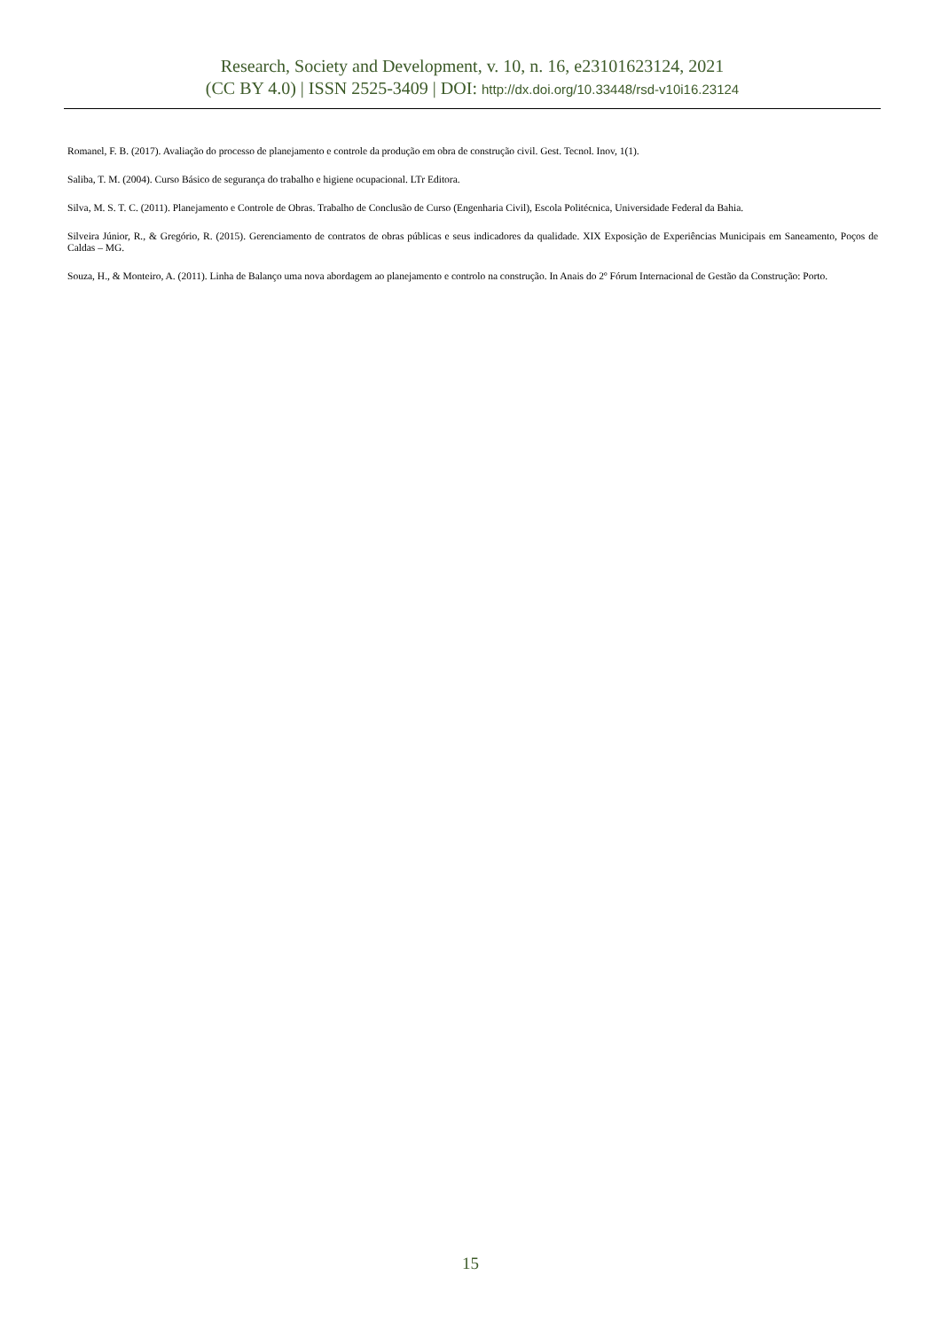Research, Society and Development, v. 10, n. 16, e23101623124, 2021
(CC BY 4.0) | ISSN 2525-3409 | DOI: http://dx.doi.org/10.33448/rsd-v10i16.23124
Romanel, F. B. (2017). Avaliação do processo de planejamento e controle da produção em obra de construção civil. Gest. Tecnol. Inov, 1(1).
Saliba, T. M. (2004). Curso Básico de segurança do trabalho e higiene ocupacional. LTr Editora.
Silva, M. S. T. C. (2011). Planejamento e Controle de Obras. Trabalho de Conclusão de Curso (Engenharia Civil), Escola Politécnica, Universidade Federal da Bahia.
Silveira Júnior, R., & Gregório, R. (2015). Gerenciamento de contratos de obras públicas e seus indicadores da qualidade. XIX Exposição de Experiências Municipais em Saneamento, Poços de Caldas – MG.
Souza, H., & Monteiro, A. (2011). Linha de Balanço uma nova abordagem ao planejamento e controlo na construção. In Anais do 2º Fórum Internacional de Gestão da Construção: Porto.
15